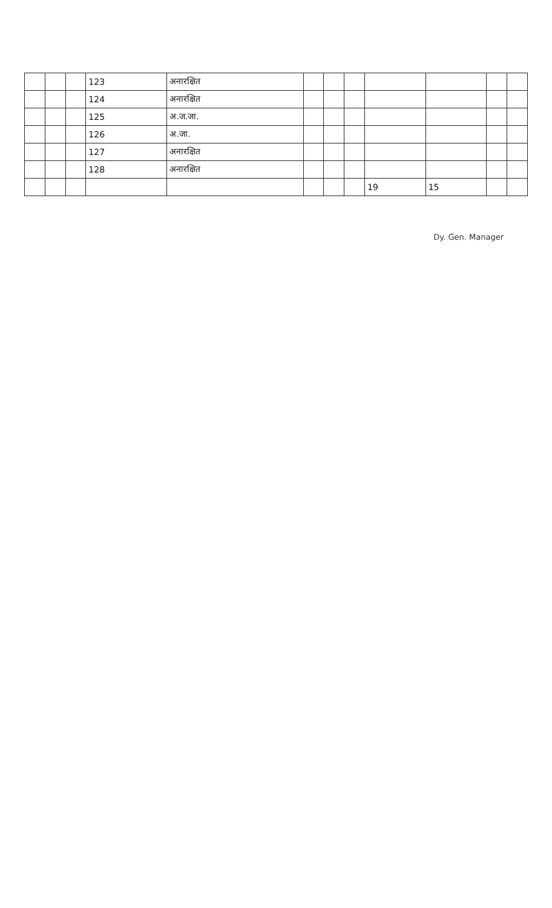| | | | 123 | अनारक्षित | | | | | | | |
| | | | 124 | अनारक्षित | | | | | | | |
| | | | 125 | अ.ज.जा. | | | | | | | |
| | | | 126 | अ.जा. | | | | | | | |
| | | | 127 | अनारक्षित | | | | | | | |
| | | | 128 | अनारक्षित | | | | | | | |
| | | | | | | | | 19 | 15 | | |
Dy. Gen. Manager